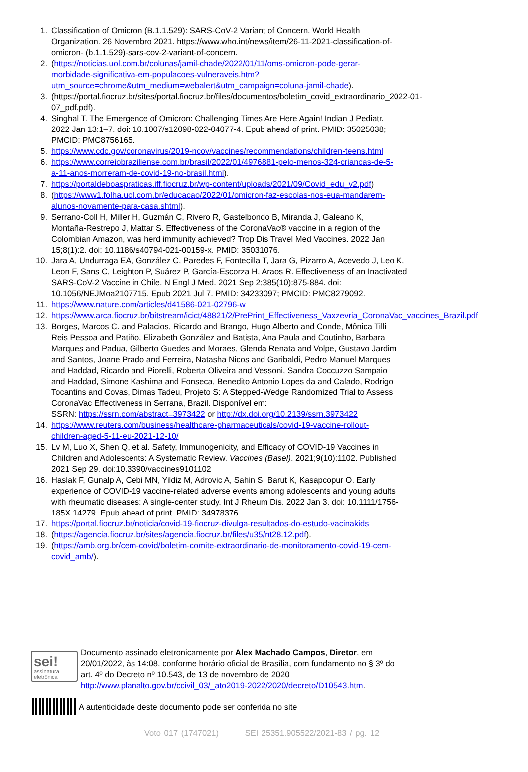1. Classification of Omicron (B.1.1.529): SARS-CoV-2 Variant of Concern. World Health Organization. 26 Novembro 2021. https://www.who.int/news/item/26-11-2021-classification-of-omicron- (b.1.1.529)-sars-cov-2-variant-of-concern.
2. (https://noticias.uol.com.br/colunas/jamil-chade/2022/01/11/oms-omicron-pode-gerar-morbidade-significativa-em-populacoes-vulneraveis.htm?utm_source=chrome&utm_medium=webalert&utm_campaign=coluna-jamil-chade).
3. (https://portal.fiocruz.br/sites/portal.fiocruz.br/files/documentos/boletim_covid_extraordinario_2022-01- 07_pdf.pdf).
4. Singhal T. The Emergence of Omicron: Challenging Times Are Here Again! Indian J Pediatr. 2022 Jan 13:1–7. doi: 10.1007/s12098-022-04077-4. Epub ahead of print. PMID: 35025038; PMCID: PMC8756165.
5. https://www.cdc.gov/coronavirus/2019-ncov/vaccines/recommendations/children-teens.html
6. https://www.correiobraziliense.com.br/brasil/2022/01/4976881-pelo-menos-324-criancas-de-5-a-11-anos-morreram-de-covid-19-no-brasil.html).
7. https://portaldeboaspraticas.iff.fiocruz.br/wp-content/uploads/2021/09/Covid_edu_v2.pdf)
8. (https://www1.folha.uol.com.br/educacao/2022/01/omicron-faz-escolas-nos-eua-mandarem-alunos-novamente-para-casa.shtml).
9. Serrano-Coll H, Miller H, Guzmán C, Rivero R, Gastelbondo B, Miranda J, Galeano K, Montaña-Restrepo J, Mattar S. Effectiveness of the CoronaVac® vaccine in a region of the Colombian Amazon, was herd immunity achieved? Trop Dis Travel Med Vaccines. 2022 Jan 15;8(1):2. doi: 10.1186/s40794-021-00159-x. PMID: 35031076.
10. Jara A, Undurraga EA, González C, Paredes F, Fontecilla T, Jara G, Pizarro A, Acevedo J, Leo K, Leon F, Sans C, Leighton P, Suárez P, García-Escorza H, Araos R. Effectiveness of an Inactivated SARS-CoV-2 Vaccine in Chile. N Engl J Med. 2021 Sep 2;385(10):875-884. doi: 10.1056/NEJMoa2107715. Epub 2021 Jul 7. PMID: 34233097; PMCID: PMC8279092.
11. https://www.nature.com/articles/d41586-021-02796-w
12. https://www.arca.fiocruz.br/bitstream/icict/48821/2/PrePrint_Effectiveness_Vaxzevria_CoronaVac_vaccines_Brazil.pdf
13. Borges, Marcos C. and Palacios, Ricardo and Brango, Hugo Alberto and Conde, Mônica Tilli Reis Pessoa and Patiño, Elizabeth González and Batista, Ana Paula and Coutinho, Barbara Marques and Padua, Gilberto Guedes and Moraes, Glenda Renata and Volpe, Gustavo Jardim and Santos, Joane Prado and Ferreira, Natasha Nicos and Garibaldi, Pedro Manuel Marques and Haddad, Ricardo and Piorelli, Roberta Oliveira and Vessoni, Sandra Coccuzzo Sampaio and Haddad, Simone Kashima and Fonseca, Benedito Antonio Lopes da and Calado, Rodrigo Tocantins and Covas, Dimas Tadeu, Projeto S: A Stepped-Wedge Randomized Trial to Assess CoronaVac Effectiveness in Serrana, Brazil. Disponível em:
SSRN: https://ssrn.com/abstract=3973422 or http://dx.doi.org/10.2139/ssrn.3973422
14. https://www.reuters.com/business/healthcare-pharmaceuticals/covid-19-vaccine-rollout-children-aged-5-11-eu-2021-12-10/
15. Lv M, Luo X, Shen Q, et al. Safety, Immunogenicity, and Efficacy of COVID-19 Vaccines in Children and Adolescents: A Systematic Review. Vaccines (Basel). 2021;9(10):1102. Published 2021 Sep 29. doi:10.3390/vaccines9101102
16. Haslak F, Gunalp A, Cebi MN, Yildiz M, Adrovic A, Sahin S, Barut K, Kasapcopur O. Early experience of COVID-19 vaccine-related adverse events among adolescents and young adults with rheumatic diseases: A single-center study. Int J Rheum Dis. 2022 Jan 3. doi: 10.1111/1756-185X.14279. Epub ahead of print. PMID: 34978376.
17. https://portal.fiocruz.br/noticia/covid-19-fiocruz-divulga-resultados-do-estudo-vacinakids
18. (https://agencia.fiocruz.br/sites/agencia.fiocruz.br/files/u35/nt28.12.pdf).
19. (https://amb.org.br/cem-covid/boletim-comite-extraordinario-de-monitoramento-covid-19-cem-covid_amb/).
sei!
assinatura eletrônica
Documento assinado eletronicamente por Alex Machado Campos, Diretor, em 20/01/2022, às 14:08, conforme horário oficial de Brasília, com fundamento no § 3º do art. 4º do Decreto nº 10.543, de 13 de novembro de 2020 http://www.planalto.gov.br/ccivil_03/_ato2019-2022/2020/decreto/D10543.htm.
A autenticidade deste documento pode ser conferida no site
Voto 017 (1747021) SEI 25351.905522/2021-83 / pg. 12